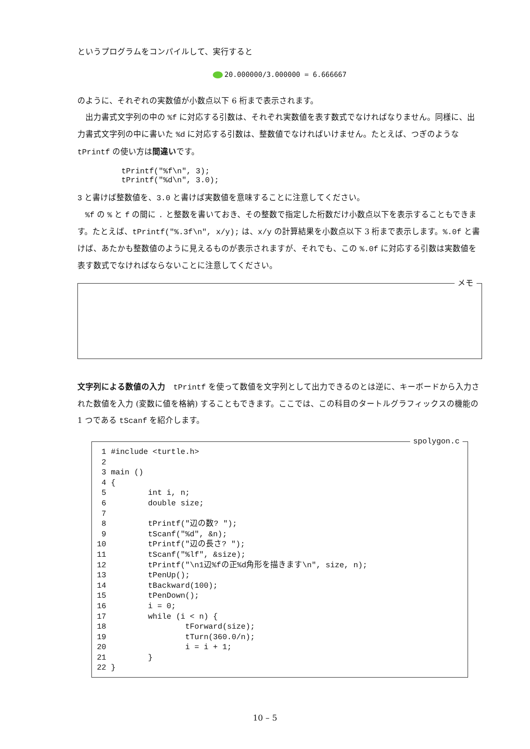というプログラムをコンパイルして、実行すると
20.000000/3.000000 = 6.666667
のように、それぞれの実数値が小数点以下 6 桁まで表示されます。
出力書式文字列の中の %f に対応する引数は、それぞれ実数値を表す数式でなければなりません。同様に、出力書式文字列の中に書いた %d に対応する引数は、整数値でなければいけません。たとえば、つぎのような tPrintf の使い方は間違いです。
tPrintf("%f\n", 3);
tPrintf("%d\n", 3.0);
3 と書けば整数値を、3.0 と書けば実数値を意味することに注意してください。
%f の % と f の間に . と整数を書いておき、その整数で指定した桁数だけ小数点以下を表示することもできます。たとえば、tPrintf("%.3f\n", x/y); は、x/y の計算結果を小数点以下 3 桁まで表示します。%.0f と書けば、あたかも整数値のように見えるものが表示されますが、それでも、この %.0f に対応する引数は実数値を表す数式でなければならないことに注意してください。
メモ
文字列による数値の入力　tPrintf を使って数値を文字列として出力できるのとは逆に、キーボードから入力された数値を入力 (変数に値を格納) することもできます。ここでは、この科目のタートルグラフィックスの機能の 1 つである tScanf を紹介します。
spolygon.c
 1 #include <turtle.h>
 2
 3 main ()
 4 {
 5         int i, n;
 6         double size;
 7
 8         tPrintf("辺の数? ");
 9         tScanf("%d", &n);
10         tPrintf("辺の長さ? ");
11         tScanf("%lf", &size);
12         tPrintf("\n1辺%fの正%d角形を描きます\n", size, n);
13         tPenUp();
14         tBackward(100);
15         tPenDown();
16         i = 0;
17         while (i < n) {
18                 tForward(size);
19                 tTurn(360.0/n);
20                 i = i + 1;
21         }
22 }
10 – 5